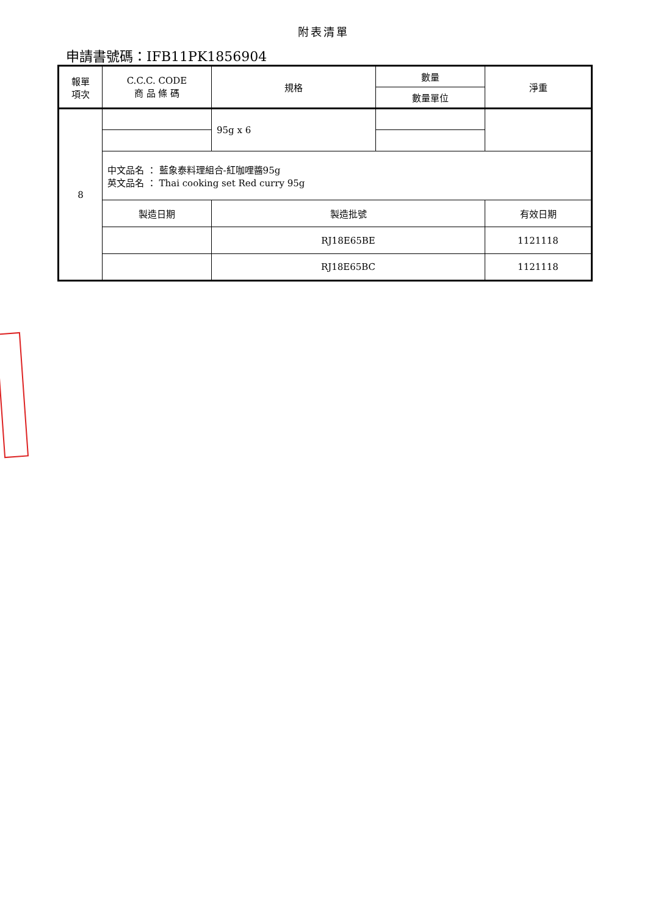附表清單
申請書號碼：IFB11PK1856904
| 報單 項次 | C.C.C. CODE 商 品 條 碼 | 規格 | 數量 | 淨重 |
| --- | --- | --- | --- | --- |
| | | | 數量單位 | |
| 8 | | 95g x 6 | | |
| | 中文品名 ： 藍象泰料理組合-紅咖哩醬95g 英文品名 ： Thai cooking set Red curry 95g | | | |
| | 製造日期 | 製造批號 | | 有效日期 |
| | | RJ18E65BE | | 1121118 |
| | | RJ18E65BC | | 1121118 |